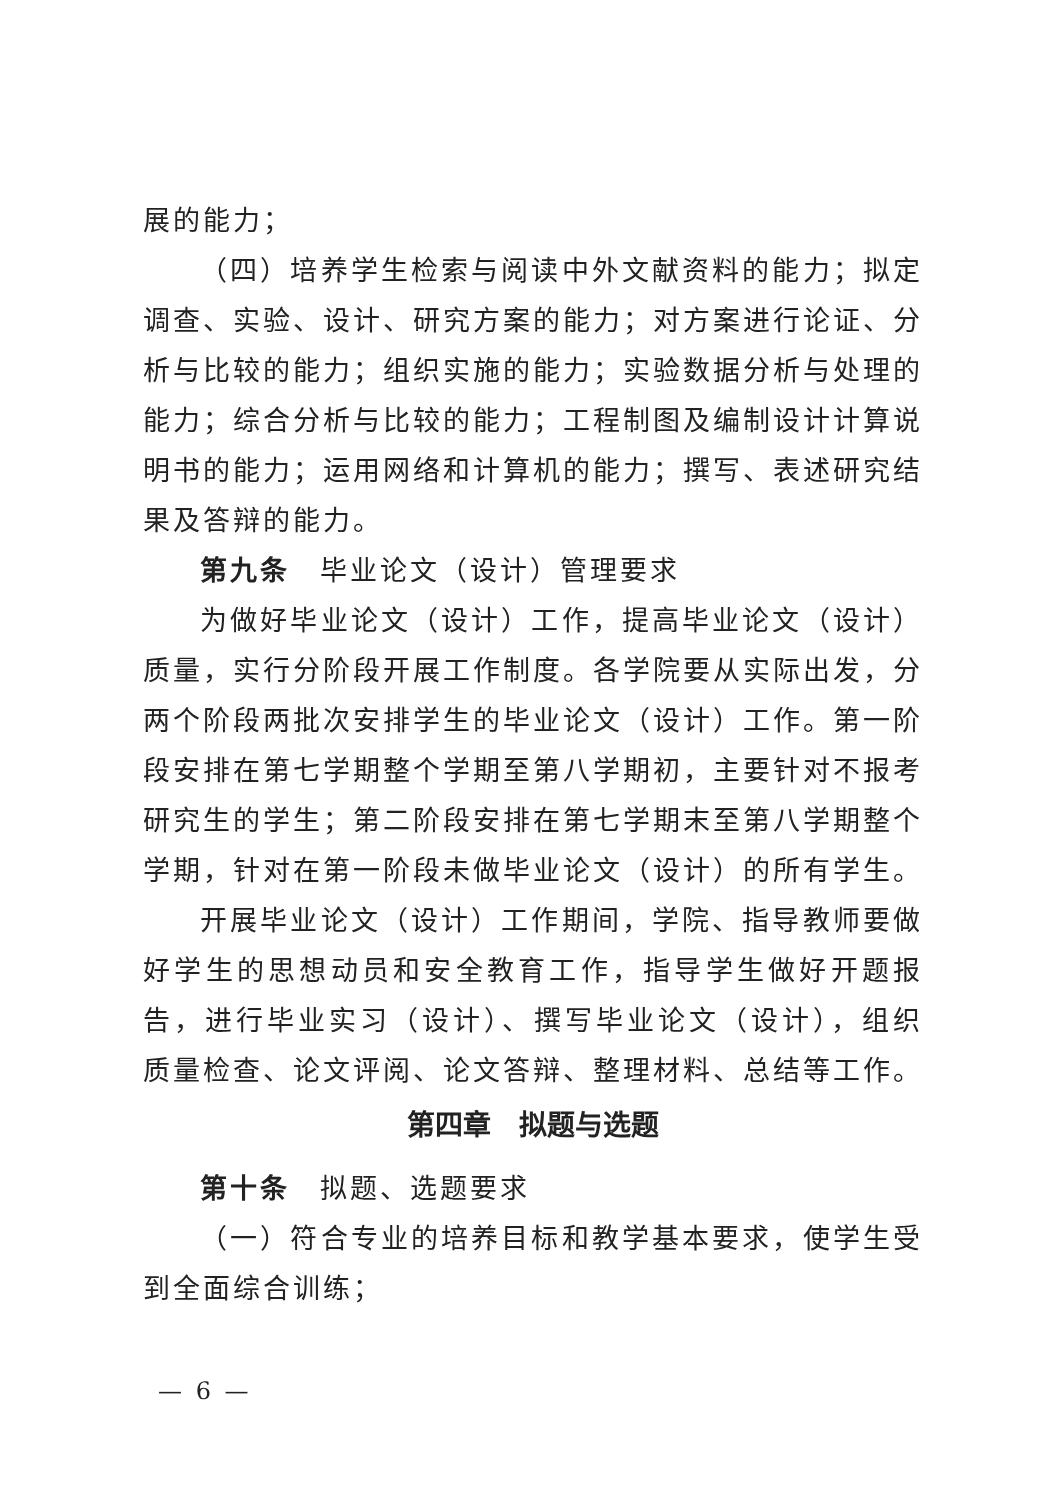展的能力；
（四）培养学生检索与阅读中外文献资料的能力；拟定调查、实验、设计、研究方案的能力；对方案进行论证、分析与比较的能力；组织实施的能力；实验数据分析与处理的能力；综合分析与比较的能力；工程制图及编制设计计算说明书的能力；运用网络和计算机的能力；撰写、表述研究结果及答辩的能力。
第九条　毕业论文（设计）管理要求
为做好毕业论文（设计）工作，提高毕业论文（设计）质量，实行分阶段开展工作制度。各学院要从实际出发，分两个阶段两批次安排学生的毕业论文（设计）工作。第一阶段安排在第七学期整个学期至第八学期初，主要针对不报考研究生的学生；第二阶段安排在第七学期末至第八学期整个学期，针对在第一阶段未做毕业论文（设计）的所有学生。
开展毕业论文（设计）工作期间，学院、指导教师要做好学生的思想动员和安全教育工作，指导学生做好开题报告，进行毕业实习（设计）、撰写毕业论文（设计），组织质量检查、论文评阅、论文答辩、整理材料、总结等工作。
第四章　拟题与选题
第十条　拟题、选题要求
（一）符合专业的培养目标和教学基本要求，使学生受到全面综合训练；
— 6 —